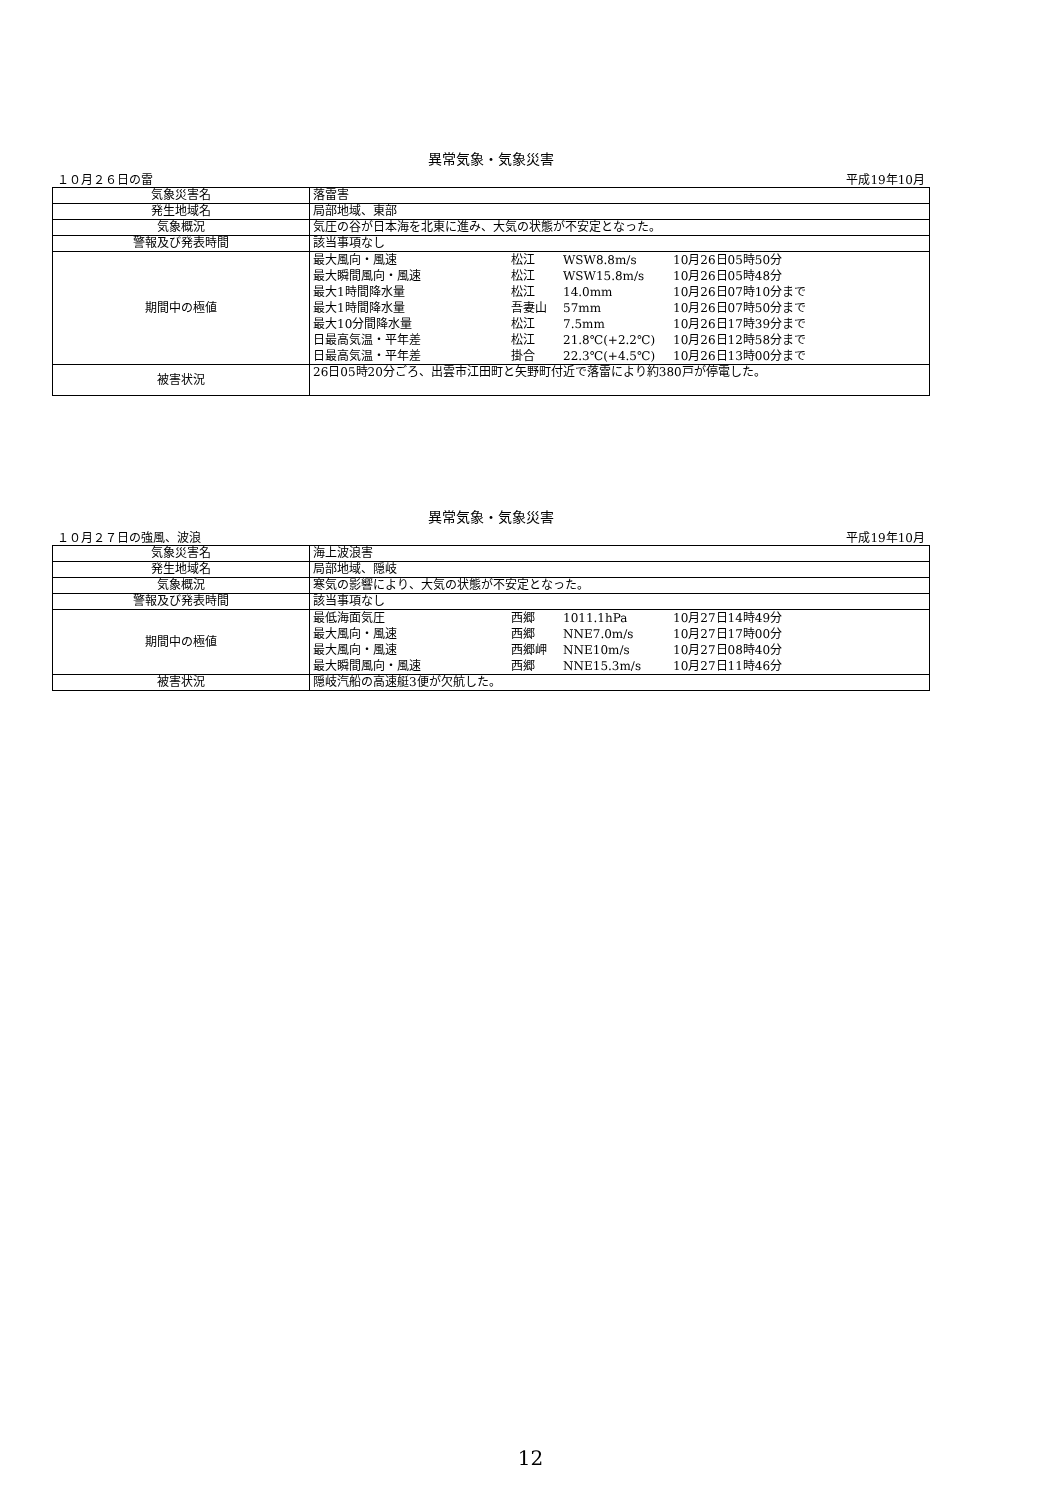異常気象・気象災害
１０月２６日の雷 平成19年10月
| 気象災害名 | 落雷害 |
| 発生地域名 | 局部地域、東部 |
| 気象概況 | 気圧の谷が日本海を北東に進み、大気の状態が不安定となった。 |
| 警報及び発表時間 | 該当事項なし |
| 期間中の極値 | / 最大風向・風速 / 松江 / WSW8.8m/s / 10月26日05時50分 / / 最大瞬間風向・風速 / 松江 / WSW15.8m/s / 10月26日05時48分 / / 最大1時間降水量 / 松江 / 14.0mm / 10月26日07時10分まで / / 最大1時間降水量 / 吾妻山 / 57mm / 10月26日07時50分まで / / 最大10分間降水量 / 松江 / 7.5mm / 10月26日17時39分まで / / 日最高気温・平年差 / 松江 / 21.8℃(+2.2℃) / 10月26日12時58分まで / / 日最高気温・平年差 / 掛合 / 22.3℃(+4.5℃) / 10月26日13時00分まで / |
| 被害状況 | 26日05時20分ごろ、出雲市江田町と矢野町付近で落雷により約380戸が停電した。 |
異常気象・気象災害
１０月２７日の強風、波浪 平成19年10月
| 気象災害名 | 海上波浪害 |
| 発生地域名 | 局部地域、隠岐 |
| 気象概況 | 寒気の影響により、大気の状態が不安定となった。 |
| 警報及び発表時間 | 該当事項なし |
| 期間中の極値 | / 最低海面気圧 / 西郷 / 1011.1hPa / 10月27日14時49分 / / 最大風向・風速 / 西郷 / NNE7.0m/s / 10月27日17時00分 / / 最大風向・風速 / 西郷岬 / NNE10m/s / 10月27日08時40分 / / 最大瞬間風向・風速 / 西郷 / NNE15.3m/s / 10月27日11時46分 / |
| 被害状況 | 隠岐汽船の高速艇3便が欠航した。 |
12